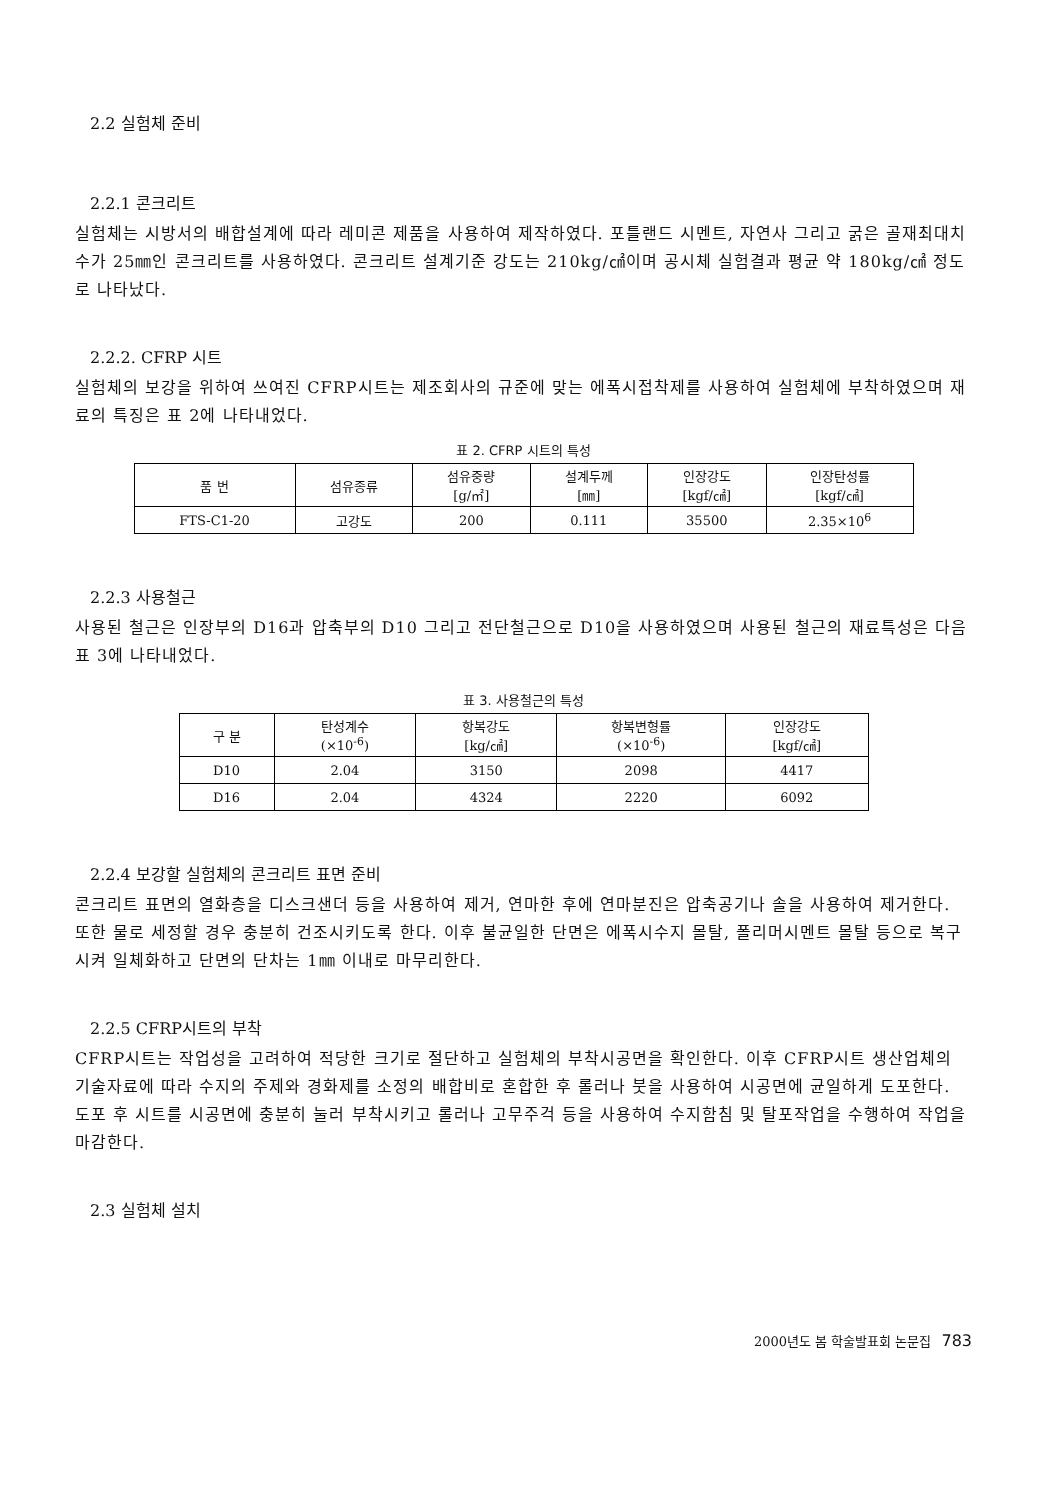2.2 실험체 준비
2.2.1 콘크리트
실험체는 시방서의 배합설계에 따라 레미콘 제품을 사용하여 제작하였다. 포틀랜드 시멘트, 자연사 그리고 굵은 골재최대치수가 25㎜인 콘크리트를 사용하였다. 콘크리트 설계기준 강도는 210kg/㎠이며 공시체 실험결과 평균 약 180kg/㎠ 정도로 나타났다.
2.2.2. CFRP 시트
실험체의 보강을 위하여 쓰여진 CFRP시트는 제조회사의 규준에 맞는 에폭시접착제를 사용하여 실험체에 부착하였으며 재료의 특징은 표 2에 나타내었다.
표 2. CFRP 시트의 특성
| 품 번 | 섬유종류 | 섬유중량 [g/㎡] | 설계두께 [㎜] | 인장강도 [kgf/㎠] | 인장탄성률 [kgf/㎠] |
| --- | --- | --- | --- | --- | --- |
| FTS-C1-20 | 고강도 | 200 | 0.111 | 35500 | 2.35×10<sup>6</sup> |
2.2.3 사용철근
사용된 철근은 인장부의 D16과 압축부의 D10 그리고 전단철근으로 D10을 사용하였으며 사용된 철근의 재료특성은 다음 표 3에 나타내었다.
표 3. 사용철근의 특성
| 구 분 | 탄성계수 (×10<sup>-6</sup>) | 항복강도 [kg/㎠] | 항복변형률 (×10<sup>-6</sup>) | 인장강도 [kgf/㎠] |
| --- | --- | --- | --- | --- |
| D10 | 2.04 | 3150 | 2098 | 4417 |
| D16 | 2.04 | 4324 | 2220 | 6092 |
2.2.4 보강할 실험체의 콘크리트 표면 준비
콘크리트 표면의 열화층을 디스크샌더 등을 사용하여 제거, 연마한 후에 연마분진은 압축공기나 솔을 사용하여 제거한다. 또한 물로 세정할 경우 충분히 건조시키도록 한다. 이후 불균일한 단면은 에폭시수지 몰탈, 폴리머시멘트 몰탈 등으로 복구시켜 일체화하고 단면의 단차는 1㎜ 이내로 마무리한다.
2.2.5 CFRP시트의 부착
CFRP시트는 작업성을 고려하여 적당한 크기로 절단하고 실험체의 부착시공면을 확인한다. 이후 CFRP시트 생산업체의 기술자료에 따라 수지의 주제와 경화제를 소정의 배합비로 혼합한 후 롤러나 붓을 사용하여 시공면에 균일하게 도포한다. 도포 후 시트를 시공면에 충분히 눌러 부착시키고 롤러나 고무주걱 등을 사용하여 수지함침 및 탈포작업을 수행하여 작업을 마감한다.
2.3 실험체 설치
2000년도 봄 학술발표회 논문집 783